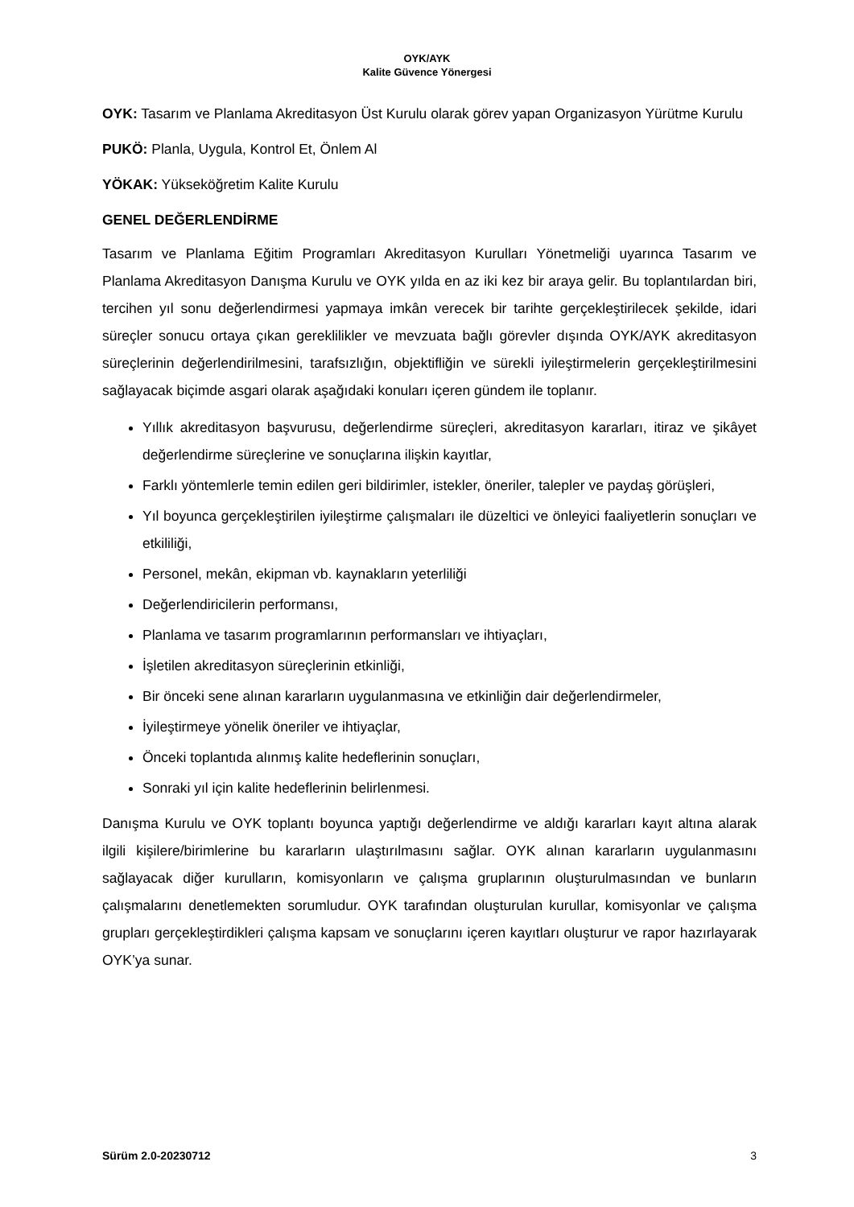OYK/AYK
Kalite Güvence Yönergesi
OYK: Tasarım ve Planlama Akreditasyon Üst Kurulu olarak görev yapan Organizasyon Yürütme Kurulu
PUKÖ: Planla, Uygula, Kontrol Et, Önlem Al
YÖKAK: Yükseköğretim Kalite Kurulu
GENEL DEĞERLENDİRME
Tasarım ve Planlama Eğitim Programları Akreditasyon Kurulları Yönetmeliği uyarınca Tasarım ve Planlama Akreditasyon Danışma Kurulu ve OYK yılda en az iki kez bir araya gelir. Bu toplantılardan biri, tercihen yıl sonu değerlendirmesi yapmaya imkân verecek bir tarihte gerçekleştirilecek şekilde, idari süreçler sonucu ortaya çıkan gereklilikler ve mevzuata bağlı görevler dışında OYK/AYK akreditasyon süreçlerinin değerlendirilmesini, tarafsızlığın, objektifliğin ve sürekli iyileştirmelerin gerçekleştirilmesini sağlayacak biçimde asgari olarak aşağıdaki konuları içeren gündem ile toplanır.
Yıllık akreditasyon başvurusu, değerlendirme süreçleri, akreditasyon kararları, itiraz ve şikâyet değerlendirme süreçlerine ve sonuçlarına ilişkin kayıtlar,
Farklı yöntemlerle temin edilen geri bildirimler, istekler, öneriler, talepler ve paydaş görüşleri,
Yıl boyunca gerçekleştirilen iyileştirme çalışmaları ile düzeltici ve önleyici faaliyetlerin sonuçları ve etkililiği,
Personel, mekân, ekipman vb. kaynakların yeterliliği
Değerlendiricilerin performansı,
Planlama ve tasarım programlarının performansları ve ihtiyaçları,
İşletilen akreditasyon süreçlerinin etkinliği,
Bir önceki sene alınan kararların uygulanmasına ve etkinliğin dair değerlendirmeler,
İyileştirmeye yönelik öneriler ve ihtiyaçlar,
Önceki toplantıda alınmış kalite hedeflerinin sonuçları,
Sonraki yıl için kalite hedeflerinin belirlenmesi.
Danışma Kurulu ve OYK toplantı boyunca yaptığı değerlendirme ve aldığı kararları kayıt altına alarak ilgili kişilere/birimlerine bu kararların ulaştırılmasını sağlar. OYK alınan kararların uygulanmasını sağlayacak diğer kurulların, komisyonların ve çalışma gruplarının oluşturulmasından ve bunların çalışmalarını denetlemekten sorumludur. OYK tarafından oluşturulan kurullar, komisyonlar ve çalışma grupları gerçekleştirdikleri çalışma kapsam ve sonuçlarını içeren kayıtları oluşturur ve rapor hazırlayarak OYK’ya sunar.
Sürüm 2.0-20230712 3